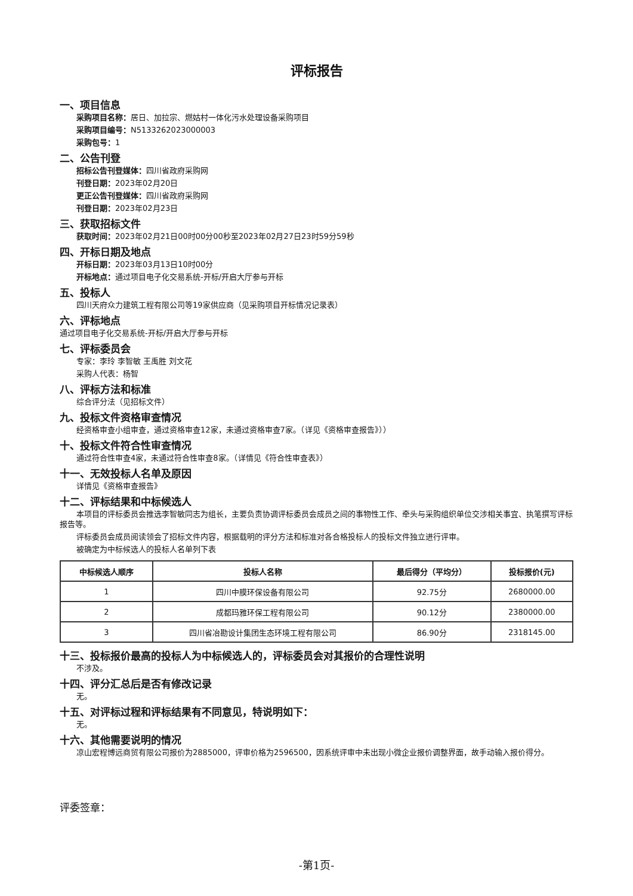评标报告
一、项目信息
采购项目名称：居日、加拉宗、燃姑村一体化污水处理设备采购项目
采购项目编号：N5133262023000003
采购包号：1
二、公告刊登
招标公告刊登媒体：四川省政府采购网
刊登日期：2023年02月20日
更正公告刊登媒体：四川省政府采购网
刊登日期：2023年02月23日
三、获取招标文件
获取时间：2023年02月21日00时00分00秒至2023年02月27日23时59分59秒
四、开标日期及地点
开标日期：2023年03月13日10时00分
开标地点：通过项目电子化交易系统-开标/开启大厅参与开标
五、投标人
四川天府众力建筑工程有限公司等19家供应商（见采购项目开标情况记录表）
六、评标地点
通过项目电子化交易系统-开标/开启大厅参与开标
七、评标委员会
专家：李玲 李智敏 王禹胜 刘文花
采购人代表：杨智
八、评标方法和标准
综合评分法（见招标文件）
九、投标文件资格审查情况
经资格审查小组审查，通过资格审查12家，未通过资格审查7家。（详见《资格审查报告》））
十、投标文件符合性审查情况
通过符合性审查4家，未通过符合性审查8家。（详情见《符合性审查表》）
十一、无效投标人名单及原因
详情见《资格审查报告》
十二、评标结果和中标候选人
本项目的评标委员会推选李智敏同志为组长，主要负责协调评标委员会成员之间的事物性工作、牵头与采购组织单位交涉相关事宜、执笔撰写评标报告等。
评标委员会成员阅读领会了招标文件内容，根据载明的评分方法和标准对各合格投标人的投标文件独立进行评审。
被确定为中标候选人的投标人名单列下表
| 中标候选人顺序 | 投标人名称 | 最后得分（平均分） | 投标报价(元) |
| --- | --- | --- | --- |
| 1 | 四川中膜环保设备有限公司 | 92.75分 | 2680000.00 |
| 2 | 成都玛雅环保工程有限公司 | 90.12分 | 2380000.00 |
| 3 | 四川省冶勘设计集团生态环境工程有限公司 | 86.90分 | 2318145.00 |
十三、投标报价最高的投标人为中标候选人的，评标委员会对其报价的合理性说明
不涉及。
十四、评分汇总后是否有修改记录
无。
十五、对评标过程和评标结果有不同意见，特说明如下：
无。
十六、其他需要说明的情况
凉山宏程博远商贸有限公司报价为2885000，评审价格为2596500，因系统评审中未出现小微企业报价调整界面，故手动输入报价得分。
评委签章：
-第1页-